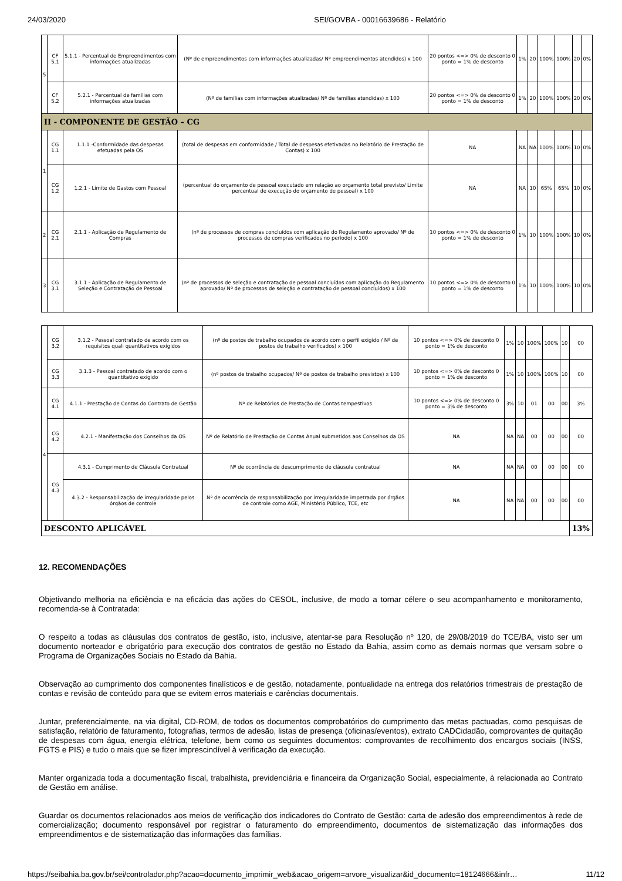24/03/2020 SEI/GOVBA - 00016639686 - Relatório
| 5 | CF 5.1 | 5.1.1 - Percentual de Empreendimentos com informações atualizadas | (Nº de empreendimentos com informações atualizadas/ Nº empreendimentos atendidos) x 100 | 20 pontos <=> 0% de desconto 0 ponto = 1% de desconto | 1% | 20 | 100% | 100% | 20 | 0% |
| | CF 5.2 | 5.2.1 - Percentual de famílias com informações atualizadas | (Nº de famílias com informações atualizadas/ Nº de famílias atendidas) x 100 | 20 pontos <=> 0% de desconto 0 ponto = 1% de desconto | 1% | 20 | 100% | 100% | 20 | 0% |
| II - COMPONENTE DE GESTÃO – CG | | | | | | | | | | |
| 1 | CG 1.1 | 1.1.1 -Conformidade das despesas efetuadas pela OS | (total de despesas em conformidade / Total de despesas efetivadas no Relatório de Prestação de Contas) x 100 | NA | NA | NA | 100% | 100% | 10 | 0% |
| | CG 1.2 | 1.2.1 - Limite de Gastos com Pessoal | (percentual do orçamento de pessoal executado em relação ao orçamento total previsto/ Limite percentual de execução do orçamento de pessoal) x 100 | NA | NA | 10 | 65% | 65% | 10 | 0% |
| 2 | CG 2.1 | 2.1.1 - Aplicação de Regulamento de Compras | (nº de processos de compras concluídos com aplicação do Regulamento aprovado/ Nº de processos de compras verificados no período) x 100 | 10 pontos <=> 0% de desconto 0 ponto = 1% de desconto | 1% | 10 | 100% | 100% | 10 | 0% |
| 3 | CG 3.1 | 3.1.1 - Aplicação de Regulamento de Seleção e Contratação de Pessoal | (nº de processos de seleção e contratação de pessoal concluídos com aplicação do Regulamento aprovado/ Nº de processos de seleção e contratação de pessoal concluídos) x 100 | 10 pontos <=> 0% de desconto 0 ponto = 1% de desconto | 1% | 10 | 100% | 100% | 10 | 0% |
| | CG 3.2 | 3.1.2 - Pessoal contratado de acordo com os requisitos quali quantitativos exigidos | (nº de postos de trabalho ocupados de acordo com o perfil exigido / Nº de postos de trabalho verificados) x 100 | 10 pontos <=> 0% de desconto 0 ponto = 1% de desconto | 1% | 10 | 100% | 100% | 10 | 00 |
| | CG 3.3 | 3.1.3 - Pessoal contratado de acordo com o quantitativo exigido | (nº postos de trabalho ocupados/ Nº de postos de trabalho previstos) x 100 | 10 pontos <=> 0% de desconto 0 ponto = 1% de desconto | 1% | 10 | 100% | 100% | 10 | 00 |
| 4 | CG 4.1 | 4.1.1 - Prestação de Contas do Contrato de Gestão | Nº de Relatórios de Prestação de Contas tempestivos | 10 pontos <=> 0% de desconto 0 ponto = 3% de desconto | 3% | 10 | 01 | 00 | 00 | 3% |
| | CG 4.2 | 4.2.1 - Manifestação dos Conselhos da OS | Nº de Relatório de Prestação de Contas Anual submetidos aos Conselhos da OS | NA | NA | NA | 00 | 00 | 00 | 00 |
| | CG 4.3 | 4.3.1 - Cumprimento de Cláusula Contratual | Nº de ocorrência de descumprimento de cláusula contratual | NA | NA | NA | 00 | 00 | 00 | 00 |
| | | 4.3.2 - Responsabilização de irregularidade pelos órgãos de controle | Nº de ocorrência de responsabilização por irregularidade impetrada por órgãos de controle como AGE, Ministério Público, TCE, etc | NA | NA | NA | 00 | 00 | 00 | 00 |
| DESCONTO APLICÁVEL | | | | | | | | | | 13% |
12. RECOMENDAÇÕES
Objetivando melhoria na eficiência e na eficácia das ações do CESOL, inclusive, de modo a tornar célere o seu acompanhamento e monitoramento, recomenda-se à Contratada:
O respeito a todas as cláusulas dos contratos de gestão, isto, inclusive, atentar-se para Resolução nº 120, de 29/08/2019 do TCE/BA, visto ser um documento norteador e obrigatório para execução dos contratos de gestão no Estado da Bahia, assim como as demais normas que versam sobre o Programa de Organizações Sociais no Estado da Bahia.
Observação ao cumprimento dos componentes finalísticos e de gestão, notadamente, pontualidade na entrega dos relatórios trimestrais de prestação de contas e revisão de conteúdo para que se evitem erros materiais e carências documentais.
Juntar, preferencialmente, na via digital, CD-ROM, de todos os documentos comprobatórios do cumprimento das metas pactuadas, como pesquisas de satisfação, relatório de faturamento, fotografias, termos de adesão, listas de presença (oficinas/eventos), extrato CADCidadão, comprovantes de quitação de despesas com água, energia elétrica, telefone, bem como os seguintes documentos: comprovantes de recolhimento dos encargos sociais (INSS, FGTS e PIS) e tudo o mais que se fizer imprescindível à verificação da execução.
Manter organizada toda a documentação fiscal, trabalhista, previdenciária e financeira da Organização Social, especialmente, à relacionada ao Contrato de Gestão em análise.
Guardar os documentos relacionados aos meios de verificação dos indicadores do Contrato de Gestão: carta de adesão dos empreendimentos à rede de comercialização; documento responsável por registrar o faturamento do empreendimento, documentos de sistematização das informações dos empreendimentos e de sistematização das informações das famílias.
https://seibahia.ba.gov.br/sei/controlador.php?acao=documento_imprimir_web&acao_origem=arvore_visualizar&id_documento=18124666&infr… 11/12